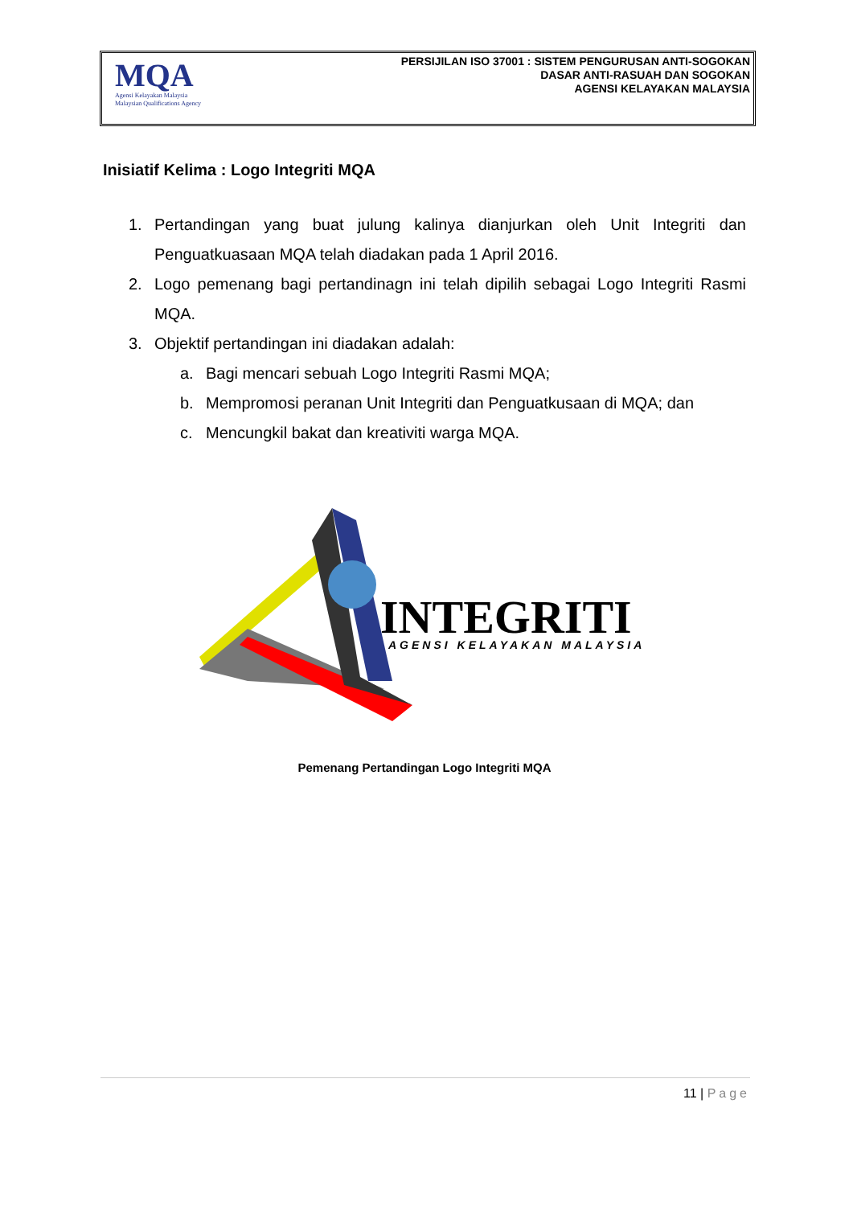MQA
Agensi Kelayakan Malaysia
Malaysian Qualifications Agency
PERSIJILAN ISO 37001 : SISTEM PENGURUSAN ANTI-SOGOKAN
DASAR ANTI-RASUAH DAN SOGOKAN
AGENSI KELAYAKAN MALAYSIA
Inisiatif Kelima : Logo Integriti MQA
1. Pertandingan yang buat julung kalinya dianjurkan oleh Unit Integriti dan Penguatkuasaan MQA telah diadakan pada 1 April 2016.
2. Logo pemenang bagi pertandinagn ini telah dipilih sebagai Logo Integriti Rasmi MQA.
3. Objektif pertandingan ini diadakan adalah:
a. Bagi mencari sebuah Logo Integriti Rasmi MQA;
b. Mempromosi peranan Unit Integriti dan Penguatkusaan di MQA; dan
c. Mencungkil bakat dan kreativiti warga MQA.
INTEGRITI
AGENSI KELAYAKAN MALAYSIA
Pemenang Pertandingan Logo Integriti MQA
11 | Page